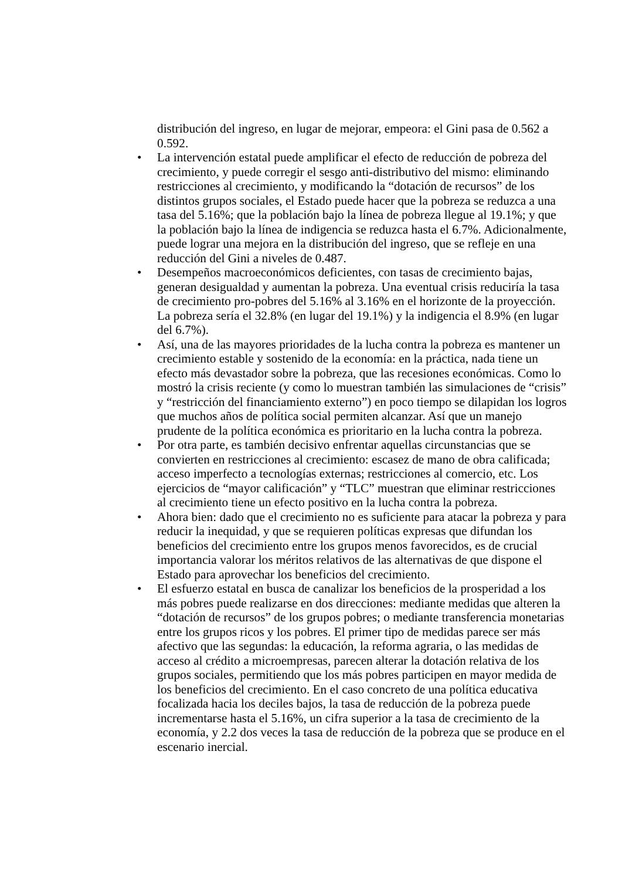distribución del ingreso, en lugar de mejorar, empeora: el Gini pasa de 0.562 a 0.592.
• La intervención estatal puede amplificar el efecto de reducción de pobreza del crecimiento, y puede corregir el sesgo anti-distributivo del mismo: eliminando restricciones al crecimiento, y modificando la “dotación de recursos” de los distintos grupos sociales, el Estado puede hacer que la pobreza se reduzca a una tasa del 5.16%; que la población bajo la línea de pobreza llegue al 19.1%; y que la población bajo la línea de indigencia se reduzca hasta el 6.7%. Adicionalmente, puede lograr una mejora en la distribución del ingreso, que se refleje en una reducción del Gini a niveles de 0.487.
• Desempeños macroeconómicos deficientes, con tasas de crecimiento bajas, generan desigualdad y aumentan la pobreza. Una eventual crisis reduciría la tasa de crecimiento pro-pobres del 5.16% al 3.16% en el horizonte de la proyección. La pobreza sería el 32.8% (en lugar del 19.1%) y la indigencia el 8.9% (en lugar del 6.7%).
• Así, una de las mayores prioridades de la lucha contra la pobreza es mantener un crecimiento estable y sostenido de la economía: en la práctica, nada tiene un efecto más devastador sobre la pobreza, que las recesiones económicas. Como lo mostró la crisis reciente (y como lo muestran también las simulaciones de “crisis” y “restricción del financiamiento externo”) en poco tiempo se dilapidan los logros que muchos años de política social permiten alcanzar. Así que un manejo prudente de la política económica es prioritario en la lucha contra la pobreza.
• Por otra parte, es también decisivo enfrentar aquellas circunstancias que se convierten en restricciones al crecimiento: escasez de mano de obra calificada; acceso imperfecto a tecnologías externas; restricciones al comercio, etc. Los ejercicios de “mayor calificación” y “TLC” muestran que eliminar restricciones al crecimiento tiene un efecto positivo en la lucha contra la pobreza.
• Ahora bien: dado que el crecimiento no es suficiente para atacar la pobreza y para reducir la inequidad, y que se requieren políticas expresas que difundan los beneficios del crecimiento entre los grupos menos favorecidos, es de crucial importancia valorar los méritos relativos de las alternativas de que dispone el Estado para aprovechar los beneficios del crecimiento.
• El esfuerzo estatal en busca de canalizar los beneficios de la prosperidad a los más pobres puede realizarse en dos direcciones: mediante medidas que alteren la “dotación de recursos” de los grupos pobres; o mediante transferencia monetarias entre los grupos ricos y los pobres. El primer tipo de medidas parece ser más afectivo que las segundas: la educación, la reforma agraria, o las medidas de acceso al crédito a microempresas, parecen alterar la dotación relativa de los grupos sociales, permitiendo que los más pobres participen en mayor medida de los beneficios del crecimiento. En el caso concreto de una política educativa focalizada hacia los deciles bajos, la tasa de reducción de la pobreza puede incrementarse hasta el 5.16%, un cifra superior a la tasa de crecimiento de la economía, y 2.2 dos veces la tasa de reducción de la pobreza que se produce en el escenario inercial.